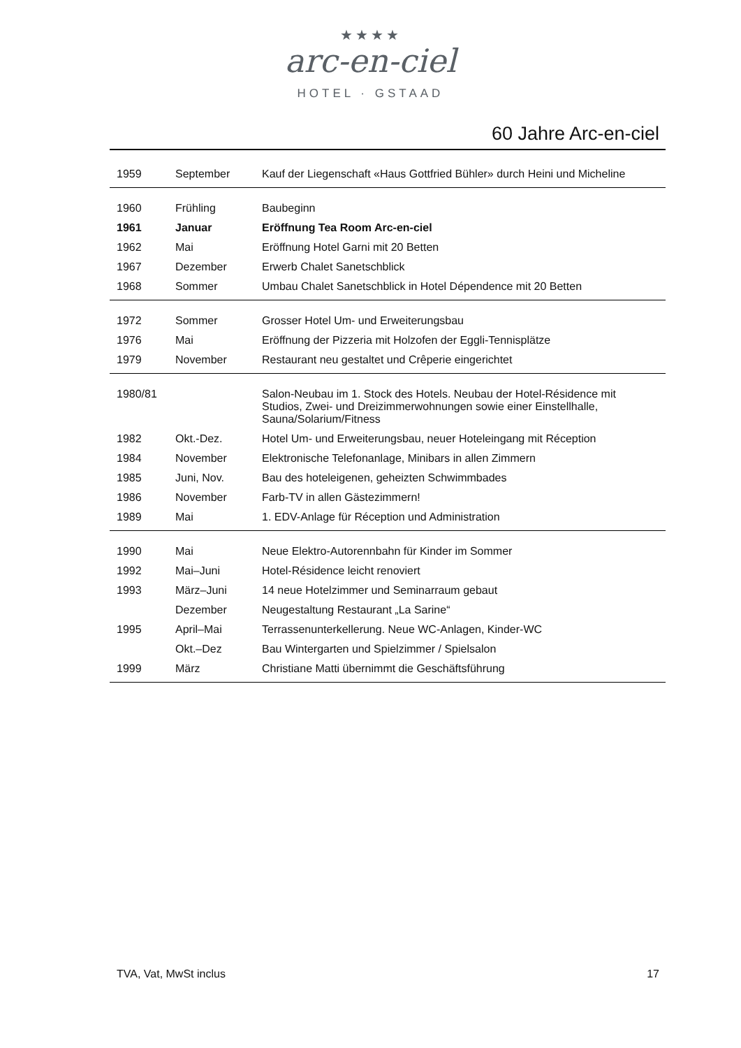★★★★
arc-en-ciel
HOTEL · GSTAAD
60 Jahre Arc-en-ciel
| 1959 | September | Kauf der Liegenschaft «Haus Gottfried Bühler» durch Heini und Micheline |
| 1960 | Frühling | Baubeginn |
| 1961 | Januar | Eröffnung Tea Room Arc-en-ciel |
| 1962 | Mai | Eröffnung Hotel Garni mit 20 Betten |
| 1967 | Dezember | Erwerb Chalet Sanetschblick |
| 1968 | Sommer | Umbau Chalet Sanetschblick in Hotel Dépendence mit 20 Betten |
| 1972 | Sommer | Grosser Hotel Um- und Erweiterungsbau |
| 1976 | Mai | Eröffnung der Pizzeria mit Holzofen der Eggli-Tennisplätze |
| 1979 | November | Restaurant neu gestaltet und Crêperie eingerichtet |
| 1980/81 | | Salon-Neubau im 1. Stock des Hotels. Neubau der Hotel-Résidence mit Studios, Zwei- und Dreizimmerwohnungen sowie einer Einstellhalle, Sauna/Solarium/Fitness |
| 1982 | Okt.-Dez. | Hotel Um- und Erweiterungsbau, neuer Hoteleingang mit Réception |
| 1984 | November | Elektronische Telefonanlage, Minibars in allen Zimmern |
| 1985 | Juni, Nov. | Bau des hoteleigenen, geheizten Schwimmbades |
| 1986 | November | Farb-TV in allen Gästezimmern! |
| 1989 | Mai | 1. EDV-Anlage für Réception und Administration |
| 1990 | Mai | Neue Elektro-Autorennbahn für Kinder im Sommer |
| 1992 | Mai–Juni | Hotel-Résidence leicht renoviert |
| 1993 | März–Juni | 14 neue Hotelzimmer und Seminarraum gebaut |
| | Dezember | Neugestaltung Restaurant „La Sarine“ |
| 1995 | April–Mai | Terrassenunterkellerung. Neue WC-Anlagen, Kinder-WC |
| | Okt.–Dez | Bau Wintergarten und Spielzimmer / Spielsalon |
| 1999 | März | Christiane Matti übernimmt die Geschäftsführung |
TVA, Vat, MwSt inclus 17